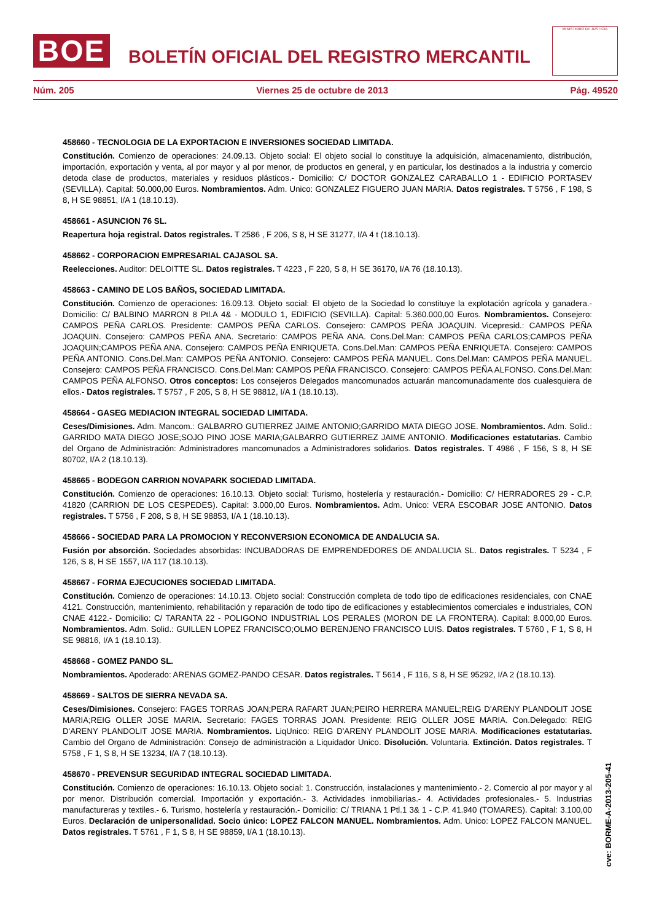BOE
BOLETÍN OFICIAL DEL REGISTRO MERCANTIL
MINISTERIO DE JUSTICIA
Núm. 205 Viernes 25 de octubre de 2013 Pág. 49520
458660 - TECNOLOGIA DE LA EXPORTACION E INVERSIONES SOCIEDAD LIMITADA.
Constitución. Comienzo de operaciones: 24.09.13. Objeto social: El objeto social lo constituye la adquisición, almacenamiento, distribución, importación, exportación y venta, al por mayor y al por menor, de productos en general, y en particular, los destinados a la industria y comercio detoda clase de productos, materiales y residuos plásticos.- Domicilio: C/ DOCTOR GONZALEZ CARABALLO 1 - EDIFICIO PORTASEV (SEVILLA). Capital: 50.000,00 Euros. Nombramientos. Adm. Unico: GONZALEZ FIGUERO JUAN MARIA. Datos registrales. T 5756 , F 198, S 8, H SE 98851, I/A 1 (18.10.13).
458661 - ASUNCION 76 SL.
Reapertura hoja registral. Datos registrales. T 2586 , F 206, S 8, H SE 31277, I/A 4 t (18.10.13).
458662 - CORPORACION EMPRESARIAL CAJASOL SA.
Reelecciones. Auditor: DELOITTE SL. Datos registrales. T 4223 , F 220, S 8, H SE 36170, I/A 76 (18.10.13).
458663 - CAMINO DE LOS BAÑOS, SOCIEDAD LIMITADA.
Constitución. Comienzo de operaciones: 16.09.13. Objeto social: El objeto de la Sociedad lo constituye la explotación agrícola y ganadera.- Domicilio: C/ BALBINO MARRON 8 Ptl.A 4& - MODULO 1, EDIFICIO (SEVILLA). Capital: 5.360.000,00 Euros. Nombramientos. Consejero: CAMPOS PEÑA CARLOS. Presidente: CAMPOS PEÑA CARLOS. Consejero: CAMPOS PEÑA JOAQUIN. Vicepresid.: CAMPOS PEÑA JOAQUIN. Consejero: CAMPOS PEÑA ANA. Secretario: CAMPOS PEÑA ANA. Cons.Del.Man: CAMPOS PEÑA CARLOS;CAMPOS PEÑA JOAQUIN;CAMPOS PEÑA ANA. Consejero: CAMPOS PEÑA ENRIQUETA. Cons.Del.Man: CAMPOS PEÑA ENRIQUETA. Consejero: CAMPOS PEÑA ANTONIO. Cons.Del.Man: CAMPOS PEÑA ANTONIO. Consejero: CAMPOS PEÑA MANUEL. Cons.Del.Man: CAMPOS PEÑA MANUEL. Consejero: CAMPOS PEÑA FRANCISCO. Cons.Del.Man: CAMPOS PEÑA FRANCISCO. Consejero: CAMPOS PEÑA ALFONSO. Cons.Del.Man: CAMPOS PEÑA ALFONSO. Otros conceptos: Los consejeros Delegados mancomunados actuarán mancomunadamente dos cualesquiera de ellos.- Datos registrales. T 5757 , F 205, S 8, H SE 98812, I/A 1 (18.10.13).
458664 - GASEG MEDIACION INTEGRAL SOCIEDAD LIMITADA.
Ceses/Dimisiones. Adm. Mancom.: GALBARRO GUTIERREZ JAIME ANTONIO;GARRIDO MATA DIEGO JOSE. Nombramientos. Adm. Solid.: GARRIDO MATA DIEGO JOSE;SOJO PINO JOSE MARIA;GALBARRO GUTIERREZ JAIME ANTONIO. Modificaciones estatutarias. Cambio del Organo de Administración: Administradores mancomunados a Administradores solidarios. Datos registrales. T 4986 , F 156, S 8, H SE 80702, I/A 2 (18.10.13).
458665 - BODEGON CARRION NOVAPARK SOCIEDAD LIMITADA.
Constitución. Comienzo de operaciones: 16.10.13. Objeto social: Turismo, hostelería y restauración.- Domicilio: C/ HERRADORES 29 - C.P. 41820 (CARRION DE LOS CESPEDES). Capital: 3.000,00 Euros. Nombramientos. Adm. Unico: VERA ESCOBAR JOSE ANTONIO. Datos registrales. T 5756 , F 208, S 8, H SE 98853, I/A 1 (18.10.13).
458666 - SOCIEDAD PARA LA PROMOCION Y RECONVERSION ECONOMICA DE ANDALUCIA SA.
Fusión por absorción. Sociedades absorbidas: INCUBADORAS DE EMPRENDEDORES DE ANDALUCIA SL. Datos registrales. T 5234 , F 126, S 8, H SE 1557, I/A 117 (18.10.13).
458667 - FORMA EJECUCIONES SOCIEDAD LIMITADA.
Constitución. Comienzo de operaciones: 14.10.13. Objeto social: Construcción completa de todo tipo de edificaciones residenciales, con CNAE 4121. Construcción, mantenimiento, rehabilitación y reparación de todo tipo de edificaciones y establecimientos comerciales e industriales, CON CNAE 4122.- Domicilio: C/ TARANTA 22 - POLIGONO INDUSTRIAL LOS PERALES (MORON DE LA FRONTERA). Capital: 8.000,00 Euros. Nombramientos. Adm. Solid.: GUILLEN LOPEZ FRANCISCO;OLMO BERENJENO FRANCISCO LUIS. Datos registrales. T 5760 , F 1, S 8, H SE 98816, I/A 1 (18.10.13).
458668 - GOMEZ PANDO SL.
Nombramientos. Apoderado: ARENAS GOMEZ-PANDO CESAR. Datos registrales. T 5614 , F 116, S 8, H SE 95292, I/A 2 (18.10.13).
458669 - SALTOS DE SIERRA NEVADA SA.
Ceses/Dimisiones. Consejero: FAGES TORRAS JOAN;PERA RAFART JUAN;PEIRO HERRERA MANUEL;REIG D'ARENY PLANDOLIT JOSE MARIA;REIG OLLER JOSE MARIA. Secretario: FAGES TORRAS JOAN. Presidente: REIG OLLER JOSE MARIA. Con.Delegado: REIG D'ARENY PLANDOLIT JOSE MARIA. Nombramientos. LiqUnico: REIG D'ARENY PLANDOLIT JOSE MARIA. Modificaciones estatutarias. Cambio del Organo de Administración: Consejo de administración a Liquidador Unico. Disolución. Voluntaria. Extinción. Datos registrales. T 5758 , F 1, S 8, H SE 13234, I/A 7 (18.10.13).
458670 - PREVENSUR SEGURIDAD INTEGRAL SOCIEDAD LIMITADA.
Constitución. Comienzo de operaciones: 16.10.13. Objeto social: 1. Construcción, instalaciones y mantenimiento.- 2. Comercio al por mayor y al por menor. Distribución comercial. Importación y exportación.- 3. Actividades inmobiliarias.- 4. Actividades profesionales.- 5. Industrias manufactureras y textiles.- 6. Turismo, hostelería y restauración.- Domicilio: C/ TRIANA 1 Ptl.1 3& 1 - C.P. 41.940 (TOMARES). Capital: 3.100,00 Euros. Declaración de unipersonalidad. Socio único: LOPEZ FALCON MANUEL. Nombramientos. Adm. Unico: LOPEZ FALCON MANUEL. Datos registrales. T 5761 , F 1, S 8, H SE 98859, I/A 1 (18.10.13).
cve: BORME-A-2013-205-41